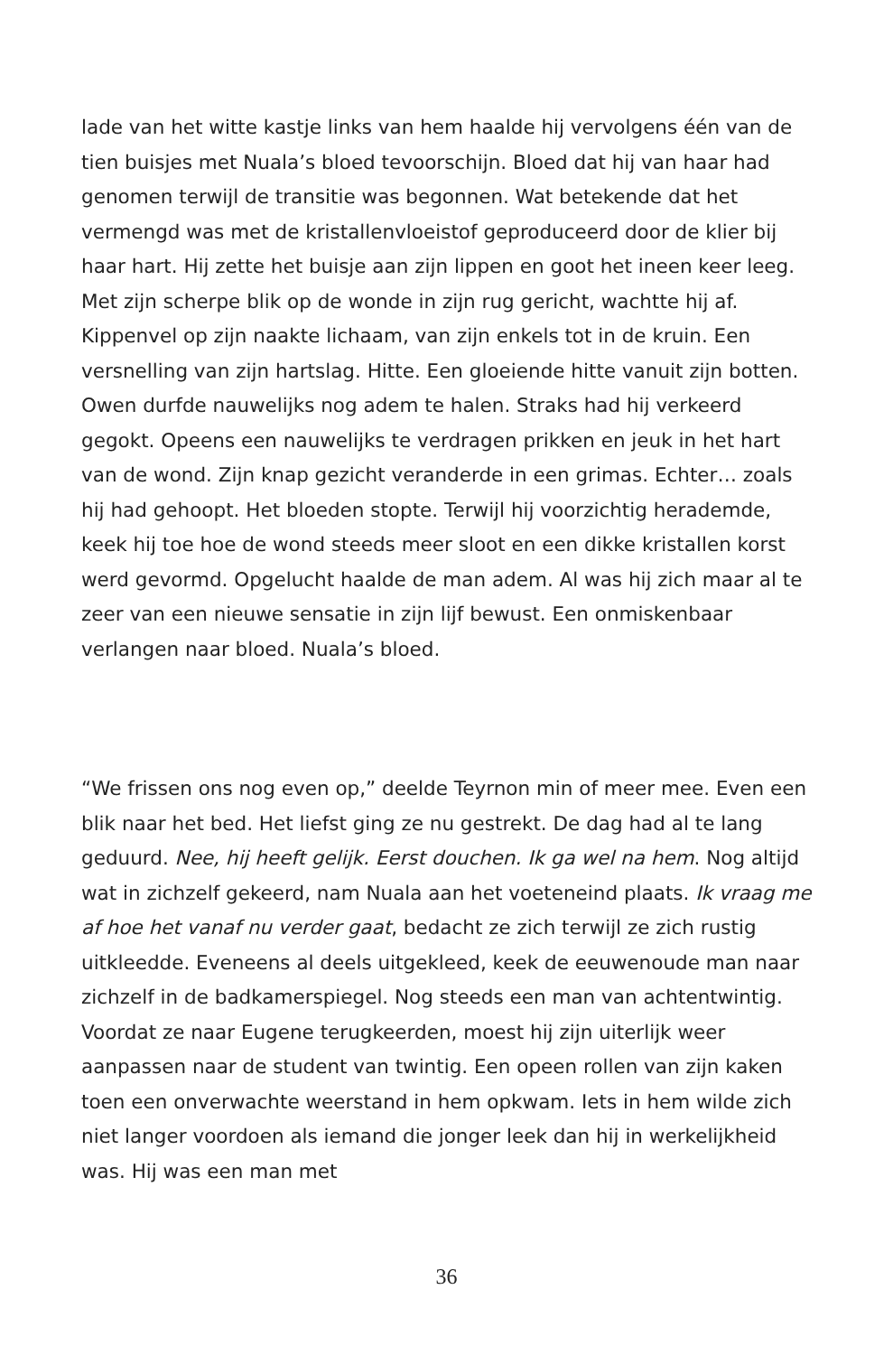lade van het witte kastje links van hem haalde hij vervolgens één van de tien buisjes met Nuala’s bloed tevoorschijn. Bloed dat hij van haar had genomen terwijl de transitie was begonnen. Wat betekende dat het vermengd was met de kristallenvloeistof geproduceerd door de klier bij haar hart. Hij zette het buisje aan zijn lippen en goot het ineen keer leeg. Met zijn scherpe blik op de wonde in zijn rug gericht, wachtte hij af. Kippenvel op zijn naakte lichaam, van zijn enkels tot in de kruin. Een versnelling van zijn hartslag. Hitte. Een gloeiende hitte vanuit zijn botten. Owen durfde nauwelijks nog adem te halen. Straks had hij verkeerd gegokt. Opeens een nauwelijks te verdragen prikken en jeuk in het hart van de wond. Zijn knap gezicht veranderde in een grimas. Echter… zoals hij had gehoopt. Het bloeden stopte. Terwijl hij voorzichtig herademde, keek hij toe hoe de wond steeds meer sloot en een dikke kristallen korst werd gevormd. Opgelucht haalde de man adem. Al was hij zich maar al te zeer van een nieuwe sensatie in zijn lijf bewust. Een onmiskenbaar verlangen naar bloed. Nuala’s bloed.
“We frissen ons nog even op,” deelde Teyrnon min of meer mee. Even een blik naar het bed. Het liefst ging ze nu gestrekt. De dag had al te lang geduurd. Nee, hij heeft gelijk. Eerst douchen. Ik ga wel na hem. Nog altijd wat in zichzelf gekeerd, nam Nuala aan het voeteneind plaats. Ik vraag me af hoe het vanaf nu verder gaat, bedacht ze zich terwijl ze zich rustig uitkleedde. Eveneens al deels uitgekleed, keek de eeuwenoude man naar zichzelf in de badkamerspiegel. Nog steeds een man van achtentwintig. Voordat ze naar Eugene terugkeerden, moest hij zijn uiterlijk weer aanpassen naar de student van twintig. Een opeen rollen van zijn kaken toen een onverwachte weerstand in hem opkwam. Iets in hem wilde zich niet langer voordoen als iemand die jonger leek dan hij in werkelijkheid was. Hij was een man met
36